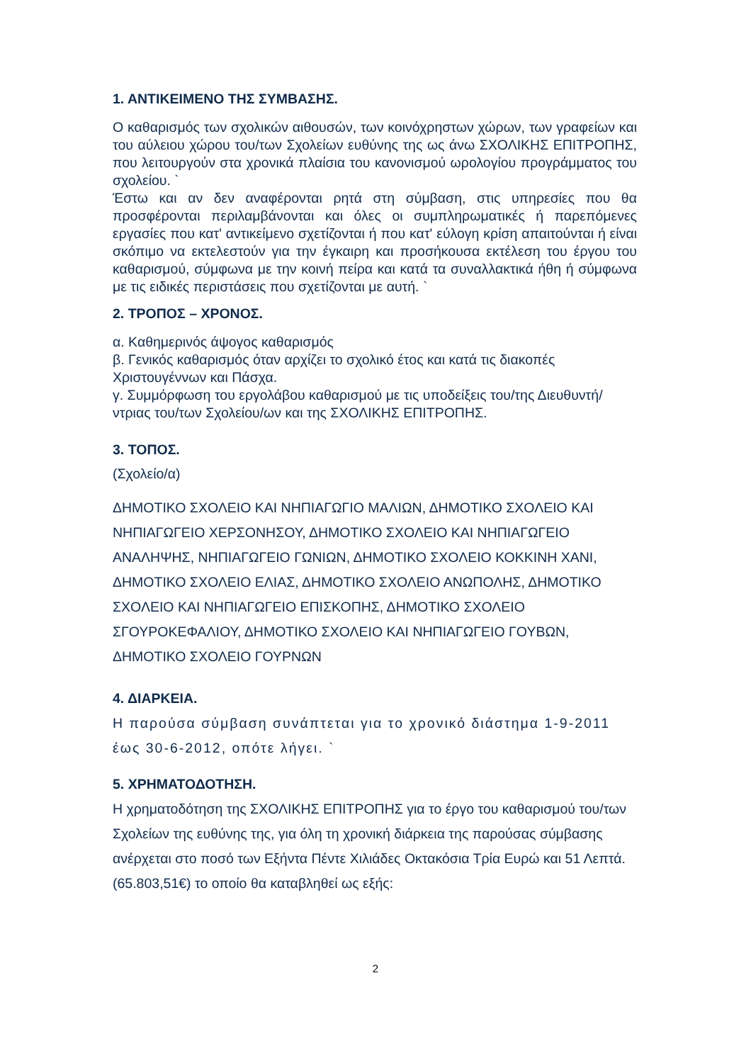1. ΑΝΤΙΚΕΙΜΕΝΟ ΤΗΣ ΣΥΜΒΑΣΗΣ.
Ο καθαρισμός των σχολικών αιθουσών, των κοινόχρηστων χώρων, των γραφείων και του αύλειου χώρου του/των Σχολείων ευθύνης της ως άνω ΣΧΟΛΙΚΗΣ ΕΠΙΤΡΟΠΗΣ, που λειτουργούν στα χρονικά πλαίσια του κανονισμού ωρολογίου προγράμματος του σχολείου. `
Έστω και αν δεν αναφέρονται ρητά στη σύμβαση, στις υπηρεσίες που θα προσφέρονται περιλαμβάνονται και όλες οι συμπληρωματικές ή παρεπόμενες εργασίες που κατ' αντικείμενο σχετίζονται ή που κατ' εύλογη κρίση απαιτούνται ή είναι σκόπιμο να εκτελεστούν για την έγκαιρη και προσήκουσα εκτέλεση του έργου του καθαρισμού, σύμφωνα με την κοινή πείρα και κατά τα συναλλακτικά ήθη ή σύμφωνα με τις ειδικές περιστάσεις που σχετίζονται με αυτή. `
2. ΤΡΟΠΟΣ – ΧΡΟΝΟΣ.
α. Καθημερινός άψογος καθαρισμός
β. Γενικός καθαρισμός όταν αρχίζει το σχολικό έτος και κατά τις διακοπές Χριστουγέννων και Πάσχα.
γ. Συμμόρφωση του εργολάβου καθαρισμού με τις υποδείξεις του/της Διευθυντή/ντριας του/των Σχολείου/ων και της ΣΧΟΛΙΚΗΣ ΕΠΙΤΡΟΠΗΣ.
3. ΤΟΠΟΣ.
(Σχολείο/α)
ΔΗΜΟΤΙΚΟ ΣΧΟΛΕΙΟ ΚΑΙ ΝΗΠΙΑΓΩΓΙΟ ΜΑΛΙΩΝ, ΔΗΜΟΤΙΚΟ ΣΧΟΛΕΙΟ ΚΑΙ ΝΗΠΙΑΓΩΓΕΙΟ ΧΕΡΣΟΝΗΣΟΥ, ΔΗΜΟΤΙΚΟ ΣΧΟΛΕΙΟ ΚΑΙ ΝΗΠΙΑΓΩΓΕΙΟ ΑΝΑΛΗΨΗΣ, ΝΗΠΙΑΓΩΓΕΙΟ ΓΩΝΙΩΝ, ΔΗΜΟΤΙΚΟ ΣΧΟΛΕΙΟ ΚΟΚΚΙΝΗ ΧΑΝΙ, ΔΗΜΟΤΙΚΟ ΣΧΟΛΕΙΟ ΕΛΙΑΣ, ΔΗΜΟΤΙΚΟ ΣΧΟΛΕΙΟ ΑΝΩΠΟΛΗΣ, ΔΗΜΟΤΙΚΟ ΣΧΟΛΕΙΟ ΚΑΙ ΝΗΠΙΑΓΩΓΕΙΟ ΕΠΙΣΚΟΠΗΣ, ΔΗΜΟΤΙΚΟ ΣΧΟΛΕΙΟ ΣΓΟΥΡΟΚΕΦΑΛΙΟΥ, ΔΗΜΟΤΙΚΟ ΣΧΟΛΕΙΟ ΚΑΙ ΝΗΠΙΑΓΩΓΕΙΟ ΓΟΥΒΩΝ, ΔΗΜΟΤΙΚΟ ΣΧΟΛΕΙΟ ΓΟΥΡΝΩΝ
4. ΔΙΑΡΚΕΙΑ.
Η παρούσα σύμβαση συνάπτεται για το χρονικό διάστημα 1-9-2011 έως 30-6-2012, οπότε λήγει. `
5. ΧΡΗΜΑΤΟΔΟΤΗΣΗ.
Η χρηματοδότηση της ΣΧΟΛΙΚΗΣ ΕΠΙΤΡΟΠΗΣ για το έργο του καθαρισμού του/των Σχολείων της ευθύνης της, για όλη τη χρονική διάρκεια της παρούσας σύμβασης ανέρχεται στο ποσό των Εξήντα Πέντε Χιλιάδες Οκτακόσια Τρία Ευρώ και 51 Λεπτά. (65.803,51€) το οποίο θα καταβληθεί ως εξής:
2